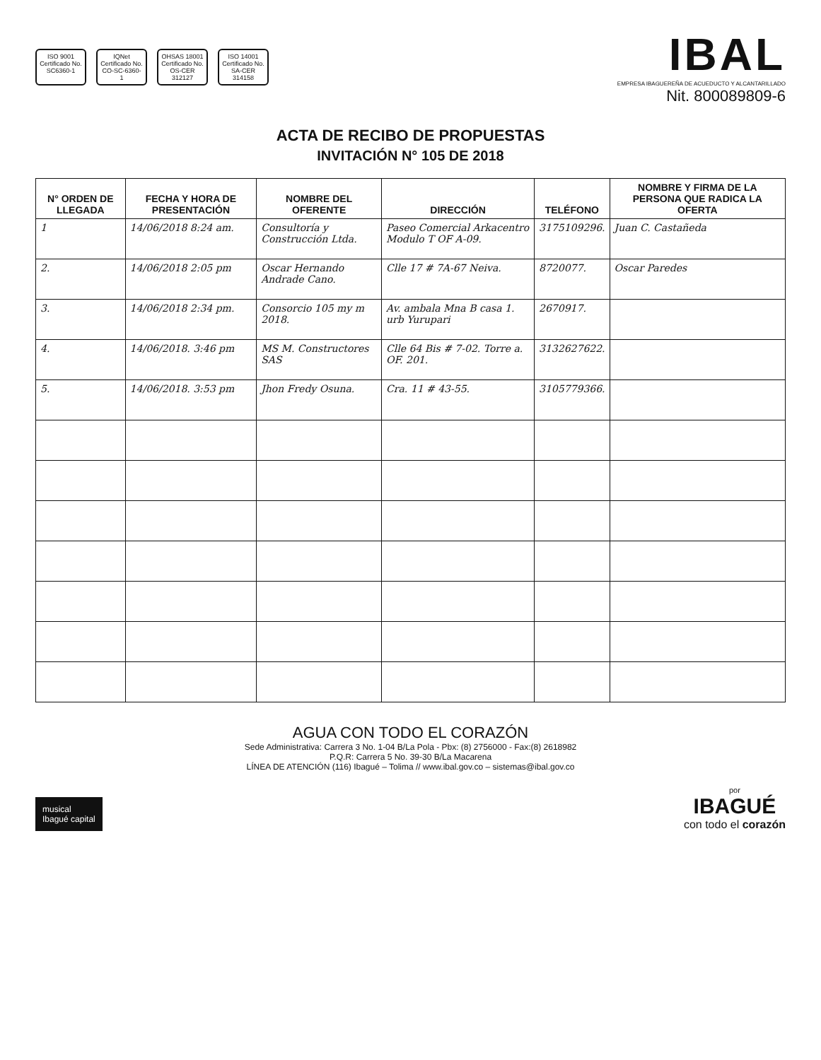ISO 9001
Certificado No. SC6360-1
IQNet
Certificado No. CO-SC-6360-1
OHSAS 18001
Certificado No. OS-CER 312127
ISO 14001
Certificado No. SA-CER 314158
IBAL
EMPRESA IBAGUEREÑA DE ACUEDUCTO Y ALCANTARILLADO
Nit. 800089809-6
ACTA DE RECIBO DE PROPUESTAS
INVITACIÓN N° 105 DE 2018
| N° ORDEN DE LLEGADA | FECHA Y HORA DE PRESENTACIÓN | NOMBRE DEL OFERENTE | DIRECCIÓN | TELÉFONO | NOMBRE Y FIRMA DE LA PERSONA QUE RADICA LA OFERTA |
| --- | --- | --- | --- | --- | --- |
| 1 | 14/06/2018 8:24 am. | Consultoría y Construcción Ltda. | Paseo Comercial Arkacentro Modulo T OF A-09. | 3175109296. | Juan C. Castañeda |
| 2. | 14/06/2018 2:05 pm | Oscar Hernando Andrade Cano. | Clle 17 # 7A-67 Neiva. | 8720077. | Oscar Paredes |
| 3. | 14/06/2018 2:34 pm. | Consorcio 105 my m 2018. | Av. ambala Mna B casa 1. urb Yurupari | 2670917. | |
| 4. | 14/06/2018. 3:46 pm | MS M. Constructores SAS | Clle 64 Bis # 7-02. Torre a. OF. 201. | 3132627622. | |
| 5. | 14/06/2018. 3:53 pm | Jhon Fredy Osuna. | Cra. 11 # 43-55. | 3105779366. | |
AGUA CON TODO EL CORAZÓN
Sede Administrativa: Carrera 3 No. 1-04 B/La Pola - Pbx: (8) 2756000 - Fax:(8) 2618982
P.Q.R: Carrera 5 No. 39-30 B/La Macarena
LÍNEA DE ATENCIÓN (116) Ibagué – Tolima // www.ibal.gov.co – sistemas@ibal.gov.co
musical
Ibagué capital
por
IBAGUÉ
con todo el corazón